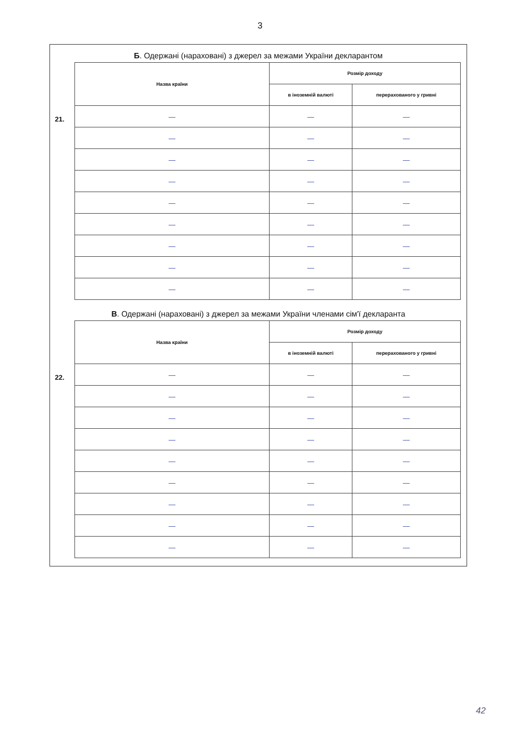3
Б. Одержані (нараховані) з джерел за межами України декларантом
21.
| Назва країни | Розмір доходу | |
| --- | --- | --- |
| | в іноземній валюті | перерахованого у гривні |
| — | — | — |
| — | — | — |
| — | — | — |
| — | — | — |
| — | — | — |
| — | — | — |
| — | — | — |
| — | — | — |
| — | — | — |
В. Одержані (нараховані) з джерел за межами України членами сім'ї декларанта
22.
| Назва країни | Розмір доходу | |
| --- | --- | --- |
| | в іноземній валюті | перерахованого у гривні |
| — | — | — |
| — | — | — |
| — | — | — |
| — | — | — |
| — | — | — |
| — | — | — |
| — | — | — |
| — | — | — |
| — | — | — |
42